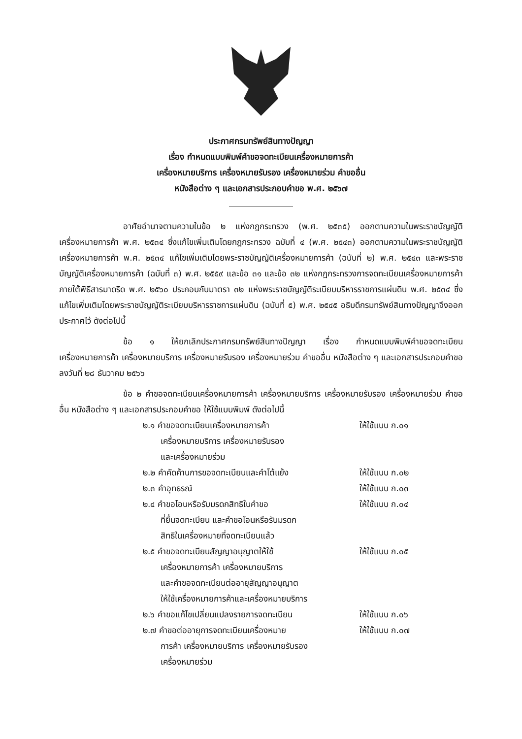ประกาศกรมทรัพย์สินทางปัญญา
เรื่อง กำหนดแบบพิมพ์คำขอจดทะเบียนเครื่องหมายการค้า
เครื่องหมายบริการ เครื่องหมายรับรอง เครื่องหมายร่วม คำขออื่น
หนังสือต่าง ๆ และเอกสารประกอบคำขอ พ.ศ. ๒๕๖๗
อาศัยอำนาจตามความในข้อ ๒ แห่งกฎกระทรวง (พ.ศ. ๒๕๓๕) ออกตามความในพระราชบัญญัติเครื่องหมายการค้า พ.ศ. ๒๕๓๔ ซึ่งแก้ไขเพิ่มเติมโดยกฎกระทรวง ฉบับที่ ๔ (พ.ศ. ๒๕๔๓) ออกตามความในพระราชบัญญัติเครื่องหมายการค้า พ.ศ. ๒๕๓๔ แก้ไขเพิ่มเติมโดยพระราชบัญญัติเครื่องหมายการค้า (ฉบับที่ ๒) พ.ศ. ๒๕๔๓ และพระราชบัญญัติเครื่องหมายการค้า (ฉบับที่ ๓) พ.ศ. ๒๕๕๙ และข้อ ๓๑ และข้อ ๓๒ แห่งกฎกระทรวงการจดทะเบียนเครื่องหมายการค้าภายใต้พิธีสารมาดริด พ.ศ. ๒๕๖๐ ประกอบกับมาตรา ๓๒ แห่งพระราชบัญญัติระเบียบบริหารราชการแผ่นดิน พ.ศ. ๒๕๓๔ ซึ่งแก้ไขเพิ่มเติมโดยพระราชบัญญัติระเบียบบริหารราชการแผ่นดิน (ฉบับที่ ๕) พ.ศ. ๒๕๔๕ อธิบดีกรมทรัพย์สินทางปัญญาจึงออกประกาศไว้ ดังต่อไปนี้
ข้อ ๑ ให้ยกเลิกประกาศกรมทรัพย์สินทางปัญญา เรื่อง กำหนดแบบพิมพ์คำขอจดทะเบียนเครื่องหมายการค้า เครื่องหมายบริการ เครื่องหมายรับรอง เครื่องหมายร่วม คำขออื่น หนังสือต่าง ๆ และเอกสารประกอบคำขอ ลงวันที่ ๒๘ ธันวาคม ๒๕๖๖
ข้อ ๒ คำขอจดทะเบียนเครื่องหมายการค้า เครื่องหมายบริการ เครื่องหมายรับรอง เครื่องหมายร่วม คำขออื่น หนังสือต่าง ๆ และเอกสารประกอบคำขอ ให้ใช้แบบพิมพ์ ดังต่อไปนี้
๒.๑ คำขอจดทะเบียนเครื่องหมายการค้า
เครื่องหมายบริการ เครื่องหมายรับรอง
และเครื่องหมายร่วม
ให้ใช้แบบ ก.๐๑
๒.๒ คำคัดค้านการขอจดทะเบียนและคำโต้แย้ง
ให้ใช้แบบ ก.๐๒
๒.๓ คำอุทธรณ์ ให้ใช้แบบ ก.๐๓
๒.๔ คำขอโอนหรือรับมรดกสิทธิในคำขอ
ที่ยื่นจดทะเบียน และคำขอโอนหรือรับมรดก
สิทธิในเครื่องหมายที่จดทะเบียนแล้ว
ให้ใช้แบบ ก.๐๔
๒.๕ คำขอจดทะเบียนสัญญาอนุญาตให้ใช้
เครื่องหมายการค้า เครื่องหมายบริการ
และคำขอจดทะเบียนต่ออายุสัญญาอนุญาต
ให้ใช้เครื่องหมายการค้าและเครื่องหมายบริการ
ให้ใช้แบบ ก.๐๕
๒.๖ คำขอแก้ไขเปลี่ยนแปลงรายการจดทะเบียน
ให้ใช้แบบ ก.๐๖
๒.๗ คำขอต่ออายุการจดทะเบียนเครื่องหมาย
การค้า เครื่องหมายบริการ เครื่องหมายรับรอง
เครื่องหมายร่วม
ให้ใช้แบบ ก.๐๗